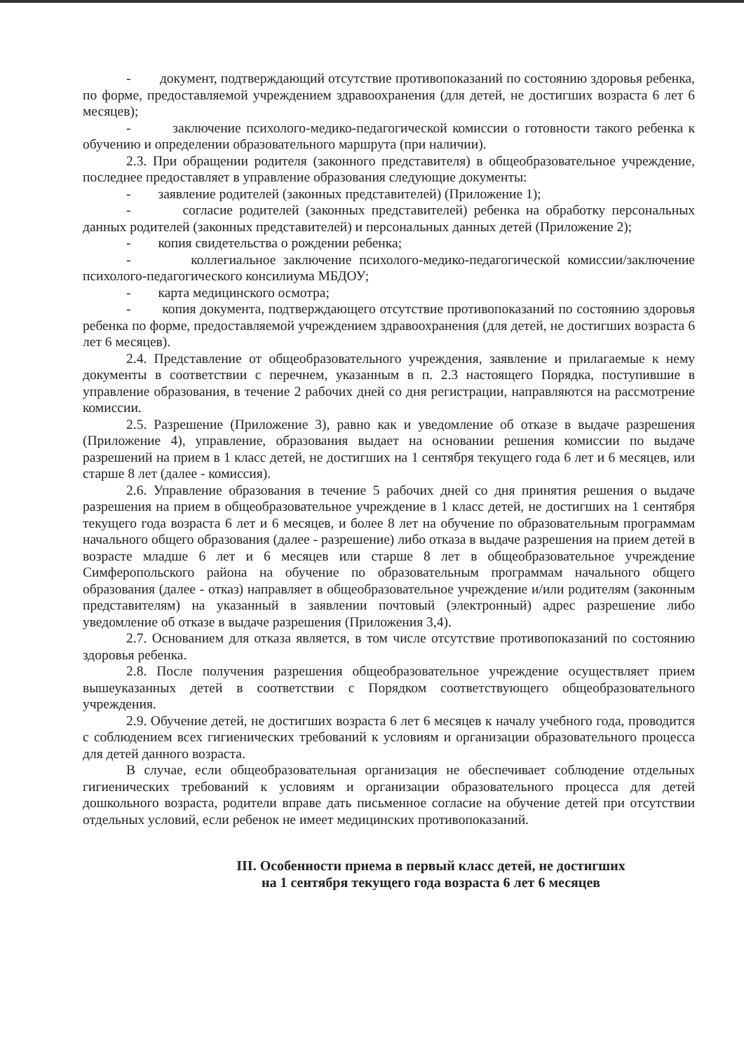- документ, подтверждающий отсутствие противопоказаний по состоянию здоровья ребенка, по форме, предоставляемой учреждением здравоохранения (для детей, не достигших возраста 6 лет 6 месяцев);
- заключение психолого-медико-педагогической комиссии о готовности такого ребенка к обучению и определении образовательного маршрута (при наличии).
2.3. При обращении родителя (законного представителя) в общеобразовательное учреждение, последнее предоставляет в управление образования следующие документы:
- заявление родителей (законных представителей) (Приложение 1);
- согласие родителей (законных представителей) ребенка на обработку персональных данных родителей (законных представителей) и персональных данных детей (Приложение 2);
- копия свидетельства о рождении ребенка;
- коллегиальное заключение психолого-медико-педагогической комиссии/заключение психолого-педагогического консилиума МБДОУ;
- карта медицинского осмотра;
- копия документа, подтверждающего отсутствие противопоказаний по состоянию здоровья ребенка по форме, предоставляемой учреждением здравоохранения (для детей, не достигших возраста 6 лет 6 месяцев).
2.4. Представление от общеобразовательного учреждения, заявление и прилагаемые к нему документы в соответствии с перечнем, указанным в п. 2.3 настоящего Порядка, поступившие в управление образования, в течение 2 рабочих дней со дня регистрации, направляются на рассмотрение комиссии.
2.5. Разрешение (Приложение 3), равно как и уведомление об отказе в выдаче разрешения (Приложение 4), управление, образования выдает на основании решения комиссии по выдаче разрешений на прием в 1 класс детей, не достигших на 1 сентября текущего года 6 лет и 6 месяцев, или старше 8 лет (далее - комиссия).
2.6. Управление образования в течение 5 рабочих дней со дня принятия решения о выдаче разрешения на прием в общеобразовательное учреждение в 1 класс детей, не достигших на 1 сентября текущего года возраста 6 лет и 6 месяцев, и более 8 лет на обучение по образовательным программам начального общего образования (далее - разрешение) либо отказа в выдаче разрешения на прием детей в возрасте младше 6 лет и 6 месяцев или старше 8 лет в общеобразовательное учреждение Симферопольского района на обучение по образовательным программам начального общего образования (далее - отказ) направляет в общеобразовательное учреждение и/или родителям (законным представителям) на указанный в заявлении почтовый (электронный) адрес разрешение либо уведомление об отказе в выдаче разрешения (Приложения 3,4).
2.7. Основанием для отказа является, в том числе отсутствие противопоказаний по состоянию здоровья ребенка.
2.8. После получения разрешения общеобразовательное учреждение осуществляет прием вышеуказанных детей в соответствии с Порядком соответствующего общеобразовательного учреждения.
2.9. Обучение детей, не достигших возраста 6 лет 6 месяцев к началу учебного года, проводится с соблюдением всех гигиенических требований к условиям и организации образовательного процесса для детей данного возраста.
В случае, если общеобразовательная организация не обеспечивает соблюдение отдельных гигиенических требований к условиям и организации образовательного процесса для детей дошкольного возраста, родители вправе дать письменное согласие на обучение детей при отсутствии отдельных условий, если ребенок не имеет медицинских противопоказаний.
III. Особенности приема в первый класс детей, не достигших
на 1 сентября текущего года возраста 6 лет 6 месяцев